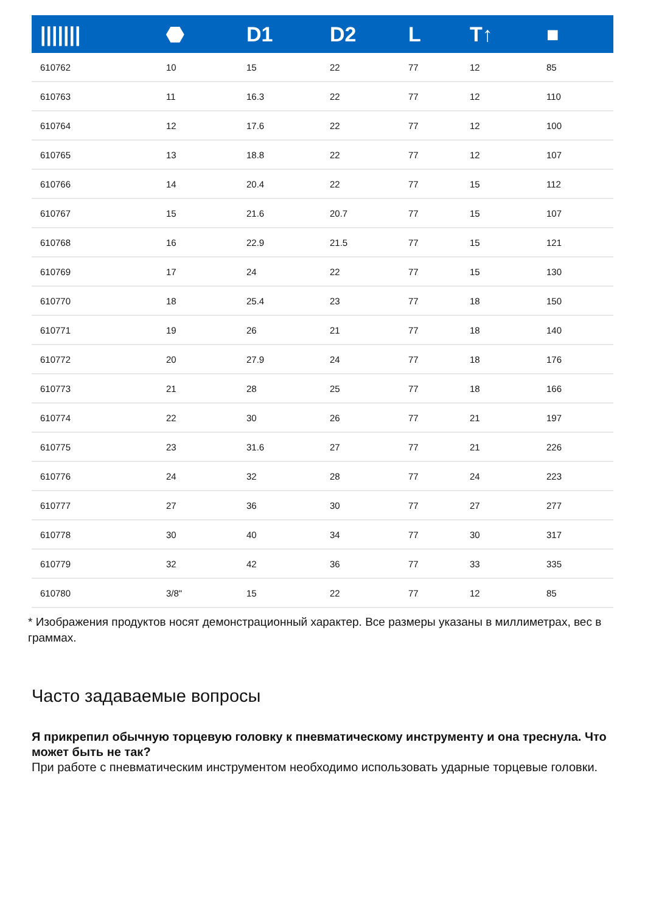| /////// | ⬣ | D1 | D2 | L | T↑ | ■ |
| --- | --- | --- | --- | --- | --- | --- |
| 610762 | 10 | 15 | 22 | 77 | 12 | 85 |
| 610763 | 11 | 16.3 | 22 | 77 | 12 | 110 |
| 610764 | 12 | 17.6 | 22 | 77 | 12 | 100 |
| 610765 | 13 | 18.8 | 22 | 77 | 12 | 107 |
| 610766 | 14 | 20.4 | 22 | 77 | 15 | 112 |
| 610767 | 15 | 21.6 | 20.7 | 77 | 15 | 107 |
| 610768 | 16 | 22.9 | 21.5 | 77 | 15 | 121 |
| 610769 | 17 | 24 | 22 | 77 | 15 | 130 |
| 610770 | 18 | 25.4 | 23 | 77 | 18 | 150 |
| 610771 | 19 | 26 | 21 | 77 | 18 | 140 |
| 610772 | 20 | 27.9 | 24 | 77 | 18 | 176 |
| 610773 | 21 | 28 | 25 | 77 | 18 | 166 |
| 610774 | 22 | 30 | 26 | 77 | 21 | 197 |
| 610775 | 23 | 31.6 | 27 | 77 | 21 | 226 |
| 610776 | 24 | 32 | 28 | 77 | 24 | 223 |
| 610777 | 27 | 36 | 30 | 77 | 27 | 277 |
| 610778 | 30 | 40 | 34 | 77 | 30 | 317 |
| 610779 | 32 | 42 | 36 | 77 | 33 | 335 |
| 610780 | 3/8" | 15 | 22 | 77 | 12 | 85 |
* Изображения продуктов носят демонстрационный характер. Все размеры указаны в миллиметрах, вес в граммах.
Часто задаваемые вопросы
Я прикрепил обычную торцевую головку к пневматическому инструменту и она треснула. Что может быть не так?
При работе с пневматическим инструментом необходимо использовать ударные торцевые головки.